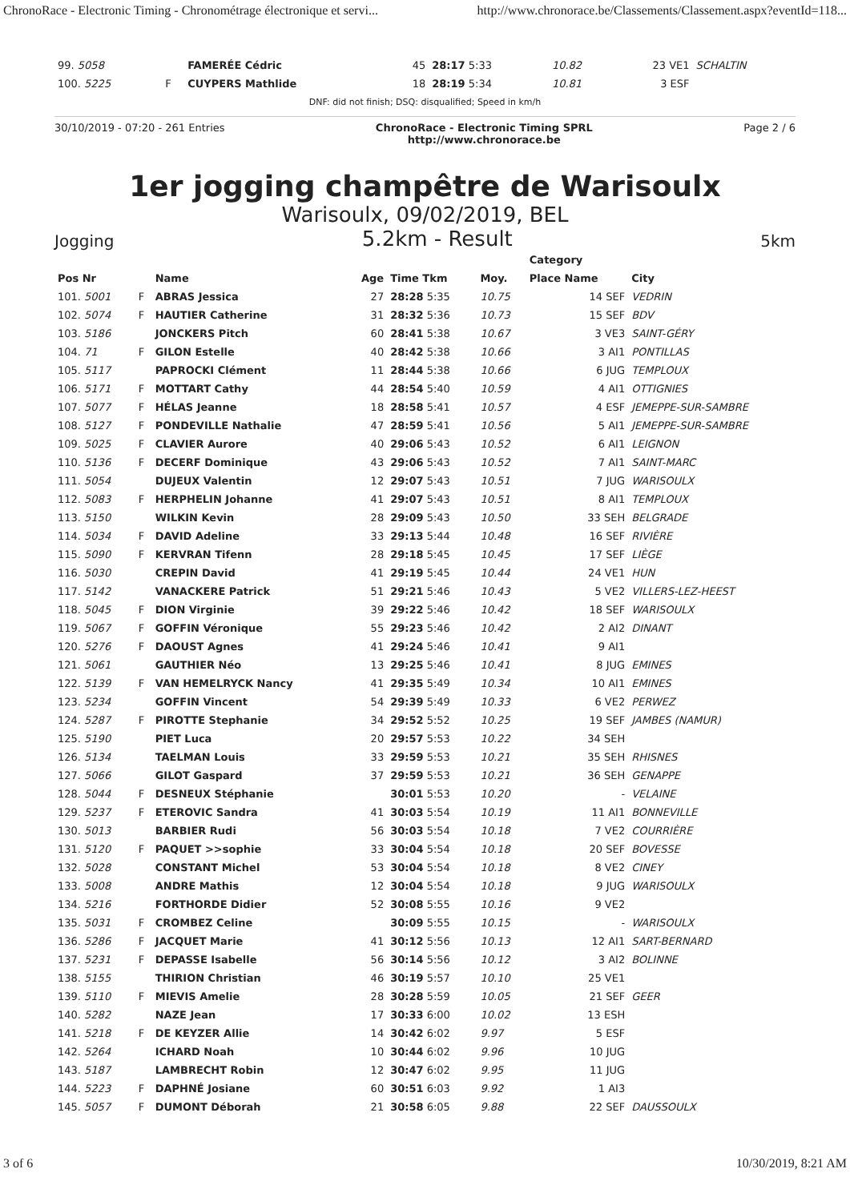ChronoRace - Electronic Timing - Chronométrage électronique et servi... http://www.chronorace.be/Classements/Classement.aspx?eventId=118...
| 99. 5058 | | FAMERÉE Cédric | 45 | 28:17 5:33 | 10.82 | 23 VE1 | SCHALTIN |
| 100. 5225 | F | CUYPERS Mathlide | 18 | 28:19 5:34 | 10.81 | 3 ESF | |
| DNF: did not finish; DSQ: disqualified; Speed in km/h | | | | | | | |
30/10/2019 - 07:20 - 261 Entries ChronoRace - Electronic Timing SPRL
http://www.chronorace.be Page 2 / 6
1er jogging champêtre de Warisoulx
Warisoulx, 09/02/2019, BEL
Jogging 5.2km - Result 5km
| | | | | | | Category | |
| --- | --- | --- | --- | --- | --- | --- | --- |
| Pos Nr | | Name | Age | Time Tkm | Moy. | Place Name | City |
| 101. 5001 | F | ABRAS Jessica | 27 | 28:28 5:35 | 10.75 | 14 SEF | VEDRIN |
| 102. 5074 | F | HAUTIER Catherine | 31 | 28:32 5:36 | 10.73 | 15 SEF | BDV |
| 103. 5186 | | JONCKERS Pitch | 60 | 28:41 5:38 | 10.67 | 3 VE3 | SAINT-GÉRY |
| 104. 71 | F | GILON Estelle | 40 | 28:42 5:38 | 10.66 | 3 AI1 | PONTILLAS |
| 105. 5117 | | PAPROCKI Clément | 11 | 28:44 5:38 | 10.66 | 6 JUG | TEMPLOUX |
| 106. 5171 | F | MOTTART Cathy | 44 | 28:54 5:40 | 10.59 | 4 AI1 | OTTIGNIES |
| 107. 5077 | F | HÉLAS Jeanne | 18 | 28:58 5:41 | 10.57 | 4 ESF | JEMEPPE-SUR-SAMBRE |
| 108. 5127 | F | PONDEVILLE Nathalie | 47 | 28:59 5:41 | 10.56 | 5 AI1 | JEMEPPE-SUR-SAMBRE |
| 109. 5025 | F | CLAVIER Aurore | 40 | 29:06 5:43 | 10.52 | 6 AI1 | LEIGNON |
| 110. 5136 | F | DECERF Dominique | 43 | 29:06 5:43 | 10.52 | 7 AI1 | SAINT-MARC |
| 111. 5054 | | DUJEUX Valentin | 12 | 29:07 5:43 | 10.51 | 7 JUG | WARISOULX |
| 112. 5083 | F | HERPHELIN Johanne | 41 | 29:07 5:43 | 10.51 | 8 AI1 | TEMPLOUX |
| 113. 5150 | | WILKIN Kevin | 28 | 29:09 5:43 | 10.50 | 33 SEH | BELGRADE |
| 114. 5034 | F | DAVID Adeline | 33 | 29:13 5:44 | 10.48 | 16 SEF | RIVIÈRE |
| 115. 5090 | F | KERVRAN Tifenn | 28 | 29:18 5:45 | 10.45 | 17 SEF | LIÈGE |
| 116. 5030 | | CREPIN David | 41 | 29:19 5:45 | 10.44 | 24 VE1 | HUN |
| 117. 5142 | | VANACKERE Patrick | 51 | 29:21 5:46 | 10.43 | 5 VE2 | VILLERS-LEZ-HEEST |
| 118. 5045 | F | DION Virginie | 39 | 29:22 5:46 | 10.42 | 18 SEF | WARISOULX |
| 119. 5067 | F | GOFFIN Véronique | 55 | 29:23 5:46 | 10.42 | 2 AI2 | DINANT |
| 120. 5276 | F | DAOUST Agnes | 41 | 29:24 5:46 | 10.41 | 9 AI1 | |
| 121. 5061 | | GAUTHIER Néo | 13 | 29:25 5:46 | 10.41 | 8 JUG | EMINES |
| 122. 5139 | F | VAN HEMELRYCK Nancy | 41 | 29:35 5:49 | 10.34 | 10 AI1 | EMINES |
| 123. 5234 | | GOFFIN Vincent | 54 | 29:39 5:49 | 10.33 | 6 VE2 | PERWEZ |
| 124. 5287 | F | PIROTTE Stephanie | 34 | 29:52 5:52 | 10.25 | 19 SEF | JAMBES (NAMUR) |
| 125. 5190 | | PIET Luca | 20 | 29:57 5:53 | 10.22 | 34 SEH | |
| 126. 5134 | | TAELMAN Louis | 33 | 29:59 5:53 | 10.21 | 35 SEH | RHISNES |
| 127. 5066 | | GILOT Gaspard | 37 | 29:59 5:53 | 10.21 | 36 SEH | GENAPPE |
| 128. 5044 | F | DESNEUX Stéphanie | | 30:01 5:53 | 10.20 | - | VELAINE |
| 129. 5237 | F | ETEROVIC Sandra | 41 | 30:03 5:54 | 10.19 | 11 AI1 | BONNEVILLE |
| 130. 5013 | | BARBIER Rudi | 56 | 30:03 5:54 | 10.18 | 7 VE2 | COURRIÈRE |
| 131. 5120 | F | PAQUET >>sophie | 33 | 30:04 5:54 | 10.18 | 20 SEF | BOVESSE |
| 132. 5028 | | CONSTANT Michel | 53 | 30:04 5:54 | 10.18 | 8 VE2 | CINEY |
| 133. 5008 | | ANDRE Mathis | 12 | 30:04 5:54 | 10.18 | 9 JUG | WARISOULX |
| 134. 5216 | | FORTHORDE Didier | 52 | 30:08 5:55 | 10.16 | 9 VE2 | |
| 135. 5031 | F | CROMBEZ Celine | | 30:09 5:55 | 10.15 | - | WARISOULX |
| 136. 5286 | F | JACQUET Marie | 41 | 30:12 5:56 | 10.13 | 12 AI1 | SART-BERNARD |
| 137. 5231 | F | DEPASSE Isabelle | 56 | 30:14 5:56 | 10.12 | 3 AI2 | BOLINNE |
| 138. 5155 | | THIRION Christian | 46 | 30:19 5:57 | 10.10 | 25 VE1 | |
| 139. 5110 | F | MIEVIS Amelie | 28 | 30:28 5:59 | 10.05 | 21 SEF | GEER |
| 140. 5282 | | NAZE Jean | 17 | 30:33 6:00 | 10.02 | 13 ESH | |
| 141. 5218 | F | DE KEYZER Allie | 14 | 30:42 6:02 | 9.97 | 5 ESF | |
| 142. 5264 | | ICHARD Noah | 10 | 30:44 6:02 | 9.96 | 10 JUG | |
| 143. 5187 | | LAMBRECHT Robin | 12 | 30:47 6:02 | 9.95 | 11 JUG | |
| 144. 5223 | F | DAPHNÉ Josiane | 60 | 30:51 6:03 | 9.92 | 1 AI3 | |
| 145. 5057 | F | DUMONT Déborah | 21 | 30:58 6:05 | 9.88 | 22 SEF | DAUSSOULX |
3 of 6 10/30/2019, 8:21 AM